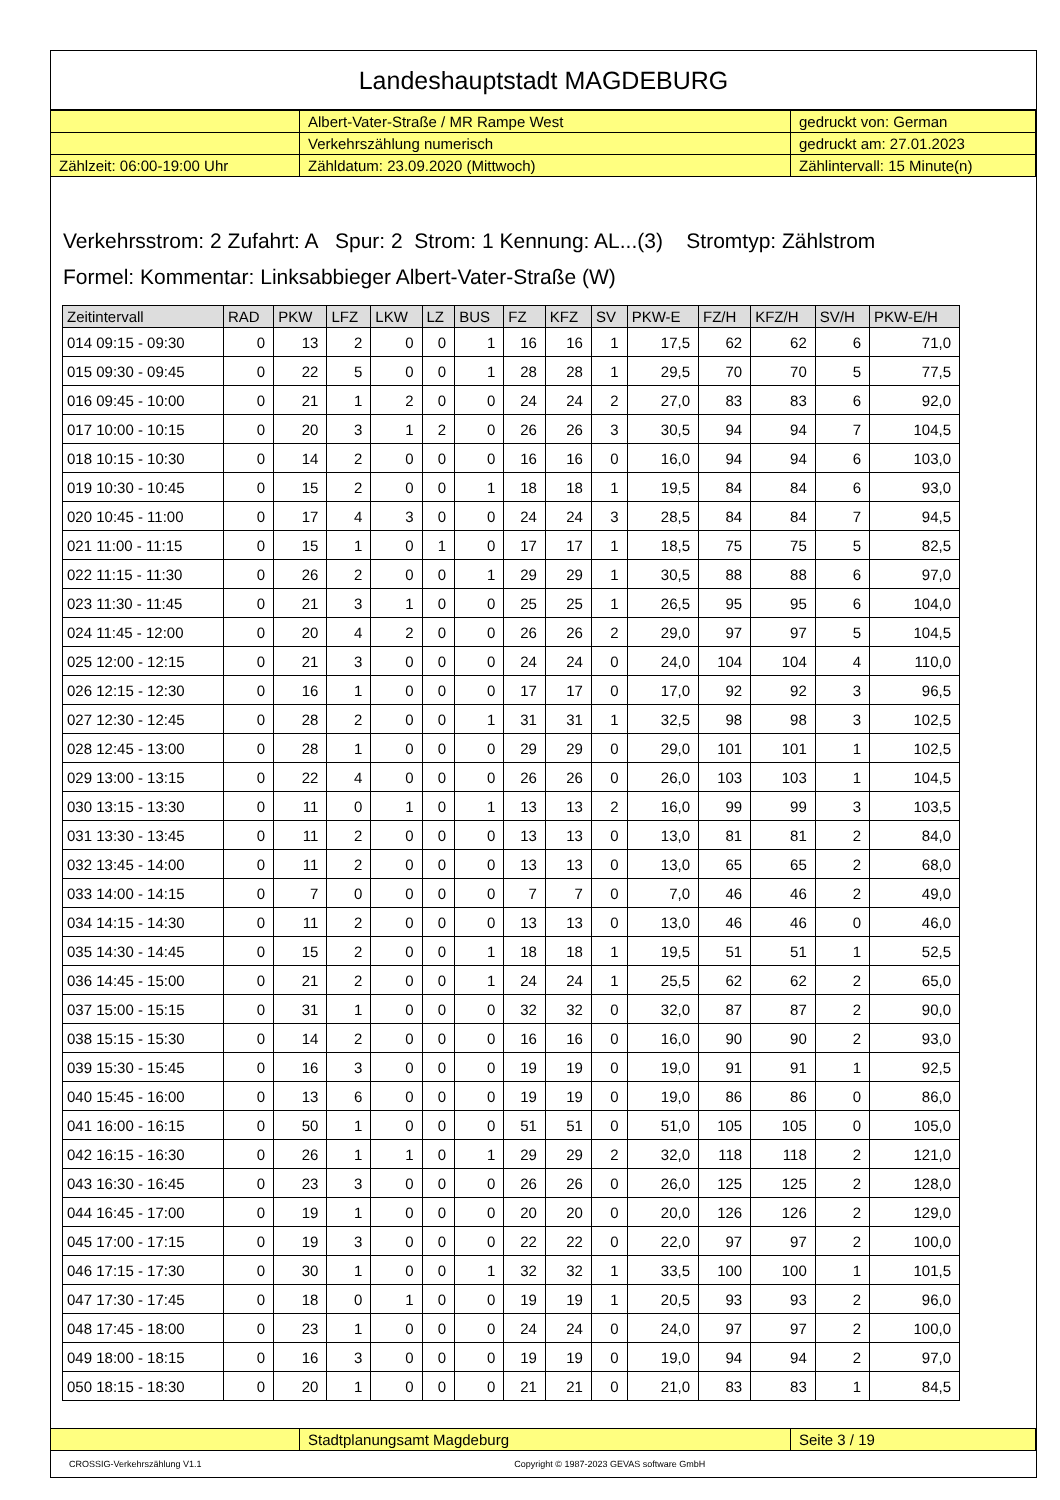Landeshauptstadt MAGDEBURG
| | Albert-Vater-Straße / MR Rampe West | gedruckt von: German |
| | Verkehrszählung numerisch | gedruckt am: 27.01.2023 |
| Zählzeit: 06:00-19:00 Uhr | Zähldatum: 23.09.2020 (Mittwoch) | Zählintervall: 15 Minute(n) |
Verkehrsstrom: 2 Zufahrt: A Spur: 2 Strom: 1 Kennung: AL...(3) Stromtyp: Zählstrom
Formel: Kommentar: Linksabbieger Albert-Vater-Straße (W)
| Zeitintervall | RAD | PKW | LFZ | LKW | LZ | BUS | FZ | KFZ | SV | PKW-E | FZ/H | KFZ/H | SV/H | PKW-E/H |
| --- | --- | --- | --- | --- | --- | --- | --- | --- | --- | --- | --- | --- | --- | --- |
| 014 09:15 - 09:30 | 0 | 13 | 2 | 0 | 0 | 1 | 16 | 16 | 1 | 17,5 | 62 | 62 | 6 | 71,0 |
| 015 09:30 - 09:45 | 0 | 22 | 5 | 0 | 0 | 1 | 28 | 28 | 1 | 29,5 | 70 | 70 | 5 | 77,5 |
| 016 09:45 - 10:00 | 0 | 21 | 1 | 2 | 0 | 0 | 24 | 24 | 2 | 27,0 | 83 | 83 | 6 | 92,0 |
| 017 10:00 - 10:15 | 0 | 20 | 3 | 1 | 2 | 0 | 26 | 26 | 3 | 30,5 | 94 | 94 | 7 | 104,5 |
| 018 10:15 - 10:30 | 0 | 14 | 2 | 0 | 0 | 0 | 16 | 16 | 0 | 16,0 | 94 | 94 | 6 | 103,0 |
| 019 10:30 - 10:45 | 0 | 15 | 2 | 0 | 0 | 1 | 18 | 18 | 1 | 19,5 | 84 | 84 | 6 | 93,0 |
| 020 10:45 - 11:00 | 0 | 17 | 4 | 3 | 0 | 0 | 24 | 24 | 3 | 28,5 | 84 | 84 | 7 | 94,5 |
| 021 11:00 - 11:15 | 0 | 15 | 1 | 0 | 1 | 0 | 17 | 17 | 1 | 18,5 | 75 | 75 | 5 | 82,5 |
| 022 11:15 - 11:30 | 0 | 26 | 2 | 0 | 0 | 1 | 29 | 29 | 1 | 30,5 | 88 | 88 | 6 | 97,0 |
| 023 11:30 - 11:45 | 0 | 21 | 3 | 1 | 0 | 0 | 25 | 25 | 1 | 26,5 | 95 | 95 | 6 | 104,0 |
| 024 11:45 - 12:00 | 0 | 20 | 4 | 2 | 0 | 0 | 26 | 26 | 2 | 29,0 | 97 | 97 | 5 | 104,5 |
| 025 12:00 - 12:15 | 0 | 21 | 3 | 0 | 0 | 0 | 24 | 24 | 0 | 24,0 | 104 | 104 | 4 | 110,0 |
| 026 12:15 - 12:30 | 0 | 16 | 1 | 0 | 0 | 0 | 17 | 17 | 0 | 17,0 | 92 | 92 | 3 | 96,5 |
| 027 12:30 - 12:45 | 0 | 28 | 2 | 0 | 0 | 1 | 31 | 31 | 1 | 32,5 | 98 | 98 | 3 | 102,5 |
| 028 12:45 - 13:00 | 0 | 28 | 1 | 0 | 0 | 0 | 29 | 29 | 0 | 29,0 | 101 | 101 | 1 | 102,5 |
| 029 13:00 - 13:15 | 0 | 22 | 4 | 0 | 0 | 0 | 26 | 26 | 0 | 26,0 | 103 | 103 | 1 | 104,5 |
| 030 13:15 - 13:30 | 0 | 11 | 0 | 1 | 0 | 1 | 13 | 13 | 2 | 16,0 | 99 | 99 | 3 | 103,5 |
| 031 13:30 - 13:45 | 0 | 11 | 2 | 0 | 0 | 0 | 13 | 13 | 0 | 13,0 | 81 | 81 | 2 | 84,0 |
| 032 13:45 - 14:00 | 0 | 11 | 2 | 0 | 0 | 0 | 13 | 13 | 0 | 13,0 | 65 | 65 | 2 | 68,0 |
| 033 14:00 - 14:15 | 0 | 7 | 0 | 0 | 0 | 0 | 7 | 7 | 0 | 7,0 | 46 | 46 | 2 | 49,0 |
| 034 14:15 - 14:30 | 0 | 11 | 2 | 0 | 0 | 0 | 13 | 13 | 0 | 13,0 | 46 | 46 | 0 | 46,0 |
| 035 14:30 - 14:45 | 0 | 15 | 2 | 0 | 0 | 1 | 18 | 18 | 1 | 19,5 | 51 | 51 | 1 | 52,5 |
| 036 14:45 - 15:00 | 0 | 21 | 2 | 0 | 0 | 1 | 24 | 24 | 1 | 25,5 | 62 | 62 | 2 | 65,0 |
| 037 15:00 - 15:15 | 0 | 31 | 1 | 0 | 0 | 0 | 32 | 32 | 0 | 32,0 | 87 | 87 | 2 | 90,0 |
| 038 15:15 - 15:30 | 0 | 14 | 2 | 0 | 0 | 0 | 16 | 16 | 0 | 16,0 | 90 | 90 | 2 | 93,0 |
| 039 15:30 - 15:45 | 0 | 16 | 3 | 0 | 0 | 0 | 19 | 19 | 0 | 19,0 | 91 | 91 | 1 | 92,5 |
| 040 15:45 - 16:00 | 0 | 13 | 6 | 0 | 0 | 0 | 19 | 19 | 0 | 19,0 | 86 | 86 | 0 | 86,0 |
| 041 16:00 - 16:15 | 0 | 50 | 1 | 0 | 0 | 0 | 51 | 51 | 0 | 51,0 | 105 | 105 | 0 | 105,0 |
| 042 16:15 - 16:30 | 0 | 26 | 1 | 1 | 0 | 1 | 29 | 29 | 2 | 32,0 | 118 | 118 | 2 | 121,0 |
| 043 16:30 - 16:45 | 0 | 23 | 3 | 0 | 0 | 0 | 26 | 26 | 0 | 26,0 | 125 | 125 | 2 | 128,0 |
| 044 16:45 - 17:00 | 0 | 19 | 1 | 0 | 0 | 0 | 20 | 20 | 0 | 20,0 | 126 | 126 | 2 | 129,0 |
| 045 17:00 - 17:15 | 0 | 19 | 3 | 0 | 0 | 0 | 22 | 22 | 0 | 22,0 | 97 | 97 | 2 | 100,0 |
| 046 17:15 - 17:30 | 0 | 30 | 1 | 0 | 0 | 1 | 32 | 32 | 1 | 33,5 | 100 | 100 | 1 | 101,5 |
| 047 17:30 - 17:45 | 0 | 18 | 0 | 1 | 0 | 0 | 19 | 19 | 1 | 20,5 | 93 | 93 | 2 | 96,0 |
| 048 17:45 - 18:00 | 0 | 23 | 1 | 0 | 0 | 0 | 24 | 24 | 0 | 24,0 | 97 | 97 | 2 | 100,0 |
| 049 18:00 - 18:15 | 0 | 16 | 3 | 0 | 0 | 0 | 19 | 19 | 0 | 19,0 | 94 | 94 | 2 | 97,0 |
| 050 18:15 - 18:30 | 0 | 20 | 1 | 0 | 0 | 0 | 21 | 21 | 0 | 21,0 | 83 | 83 | 1 | 84,5 |
| | Stadtplanungsamt Magdeburg | Seite 3 / 19 |
CROSSIG-Verkehrszählung V1.1 Copyright © 1987-2023 GEVAS software GmbH